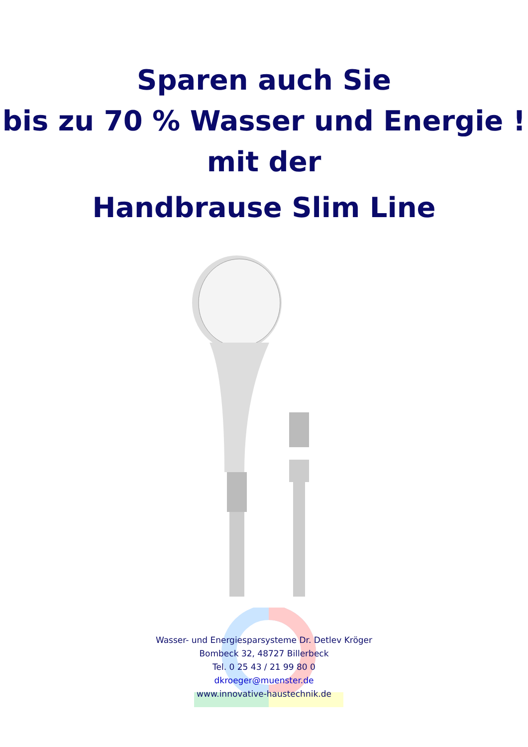Sparen auch Sie
bis zu 70 % Wasser und Energie !
mit der
Handbrause Slim Line
Wasser- und Energiesparsysteme Dr. Detlev Kröger
Bombeck 32, 48727 Billerbeck
Tel. 0 25 43 / 21 99 80 0
dkroeger@muenster.de
www.innovative-haustechnik.de